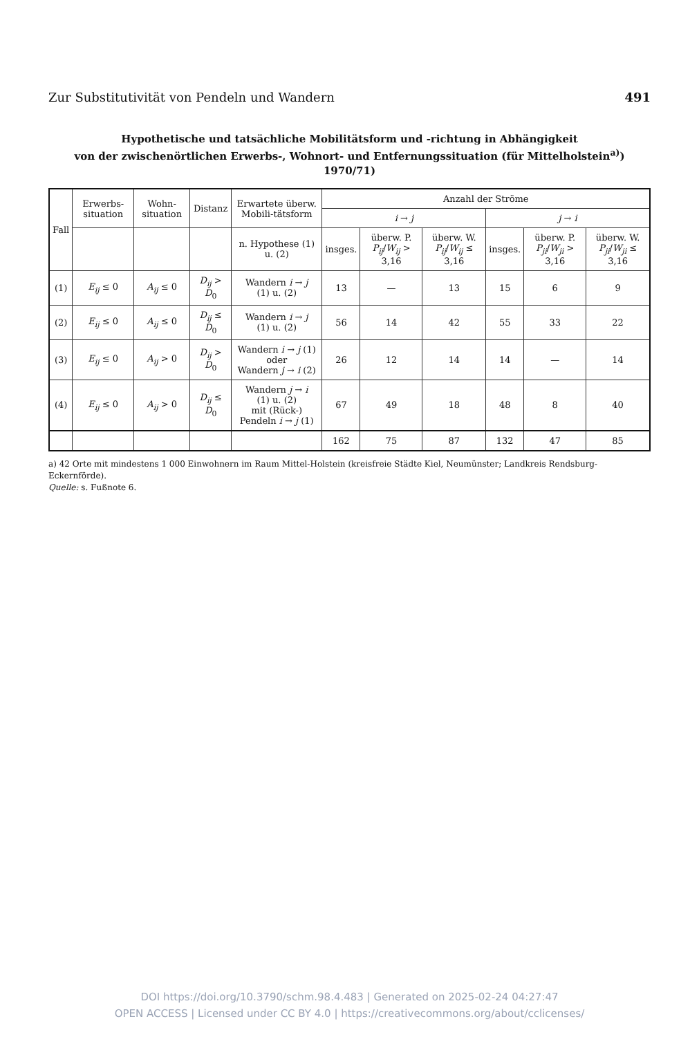Zur Substitutivität von Pendeln und Wandern 491
Hypothetische und tatsächliche Mobilitätsform und -richtung in Abhängigkeit
von der zwischenörtlichen Erwerbs-, Wohnort- und Entfernungssituation (für Mittelholstein<sup>a)</sup>) 1970/71)
| Fall | Erwerbs-situation | Wohn-situation | Distanz | Erwartete überw. Mobili-tätsform | Anzahl der Ströme | | | | | |
| --- | --- | --- | --- | --- | --- | --- | --- | --- | --- | --- |
| | | | | | i → j | | | j → i | | |
| | | | | n. Hypothese (1) u. (2) | insges. | überw. P. P<sub>ij</sub> / W<sub>ij</sub> > 3,16 | überw. W. P<sub>ij</sub> / W<sub>ij</sub> ≤ 3,16 | insges. | überw. P. P<sub>ji</sub> / W<sub>ji</sub> > 3,16 | überw. W. P<sub>ji</sub> / W<sub>ji</sub> ≤ 3,16 |
| (1) | E<sub>ij</sub> ≤ 0 | A<sub>ij</sub> ≤ 0 | D<sub>ij</sub> > D<sub>0</sub> | Wandern i → j (1) u. (2) | 13 | — | 13 | 15 | 6 | 9 |
| (2) | E<sub>ij</sub> ≤ 0 | A<sub>ij</sub> ≤ 0 | D<sub>ij</sub> ≤ D<sub>0</sub> | Wandern i → j (1) u. (2) | 56 | 14 | 42 | 55 | 33 | 22 |
| (3) | E<sub>ij</sub> ≤ 0 | A<sub>ij</sub> > 0 | D<sub>ij</sub> > D<sub>0</sub> | Wandern i → j (1) oder Wandern j → i (2) | 26 | 12 | 14 | 14 | — | 14 |
| (4) | E<sub>ij</sub> ≤ 0 | A<sub>ij</sub> > 0 | D<sub>ij</sub> ≤ D<sub>0</sub> | Wandern j → i (1) u. (2) mit (Rück-) Pendeln i → j (1) | 67 | 49 | 18 | 48 | 8 | 40 |
| | | | | | 162 | 75 | 87 | 132 | 47 | 85 |
a) 42 Orte mit mindestens 1 000 Einwohnern im Raum Mittel-Holstein (kreisfreie Städte Kiel, Neumünster; Landkreis Rendsburg-Eckernförde).
Quelle: s. Fußnote 6.
DOI https://doi.org/10.3790/schm.98.4.483 | Generated on 2025-02-24 04:27:47
OPEN ACCESS | Licensed under CC BY 4.0 | https://creativecommons.org/about/cclicenses/